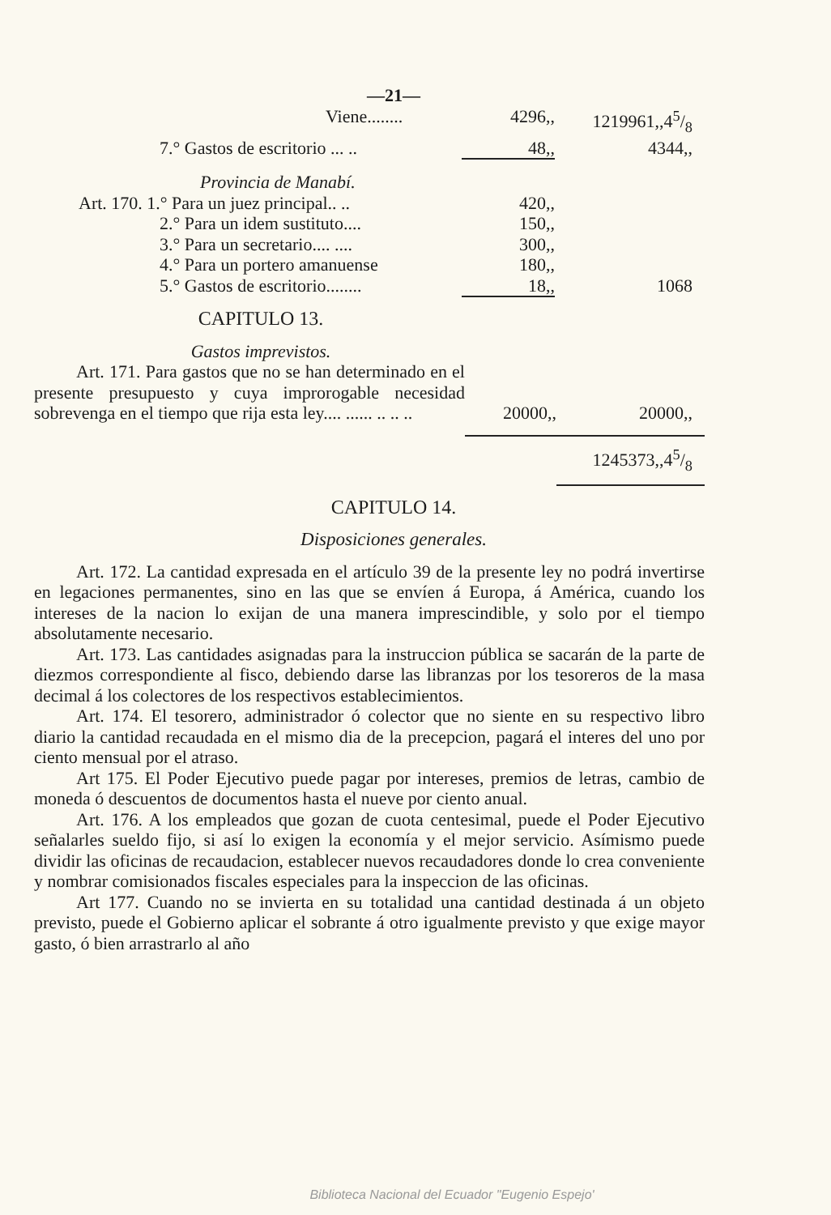—21—
| Viene........ | 4296,, | 1219961,,45/8 |
| 7.° Gastos de escritorio ... .. | 48,, | 4344,, |
| Provincia de Manabí. | | |
| Art. 170. 1.° Para un juez principal.. .. | 420,, | |
| 2.° Para un idem sustituto.... | 150,, | |
| 3.° Para un secretario.... .... | 300,, | |
| 4.° Para un portero amanuense | 180,, | |
| 5.° Gastos de escritorio........ | 18,, | 1068 |
CAPITULO 13.
Gastos imprevistos.
| Art. 171. Para gastos que no se han determinado en el presente presupuesto y cuya improrogable necesidad sobrevenga en el tiempo que rija esta ley.... ...... .. .. .. | 20000,, | 20000,, |
| | | 1245373,,45/8 |
CAPITULO 14.
Disposiciones generales.
Art. 172. La cantidad expresada en el artículo 39 de la presente ley no podrá invertirse en legaciones permanentes, sino en las que se envíen á Europa, á América, cuando los intereses de la nacion lo exijan de una manera imprescindible, y solo por el tiempo absolutamente necesario.
Art. 173. Las cantidades asignadas para la instruccion pública se sacarán de la parte de diezmos correspondiente al fisco, debiendo darse las libranzas por los tesoreros de la masa decimal á los colectores de los respectivos establecimientos.
Art. 174. El tesorero, administrador ó colector que no siente en su respectivo libro diario la cantidad recaudada en el mismo dia de la precepcion, pagará el interes del uno por ciento mensual por el atraso.
Art 175. El Poder Ejecutivo puede pagar por intereses, premios de letras, cambio de moneda ó descuentos de documentos hasta el nueve por ciento anual.
Art. 176. A los empleados que gozan de cuota centesimal, puede el Poder Ejecutivo señalarles sueldo fijo, si así lo exigen la economía y el mejor servicio. Asímismo puede dividir las oficinas de recaudacion, establecer nuevos recaudadores donde lo crea conveniente y nombrar comisionados fiscales especiales para la inspeccion de las oficinas.
Art 177. Cuando no se invierta en su totalidad una cantidad destinada á un objeto previsto, puede el Gobierno aplicar el sobrante á otro igualmente previsto y que exige mayor gasto, ó bien arrastrarlo al año
Biblioteca Nacional del Ecuador "Eugenio Espejo'